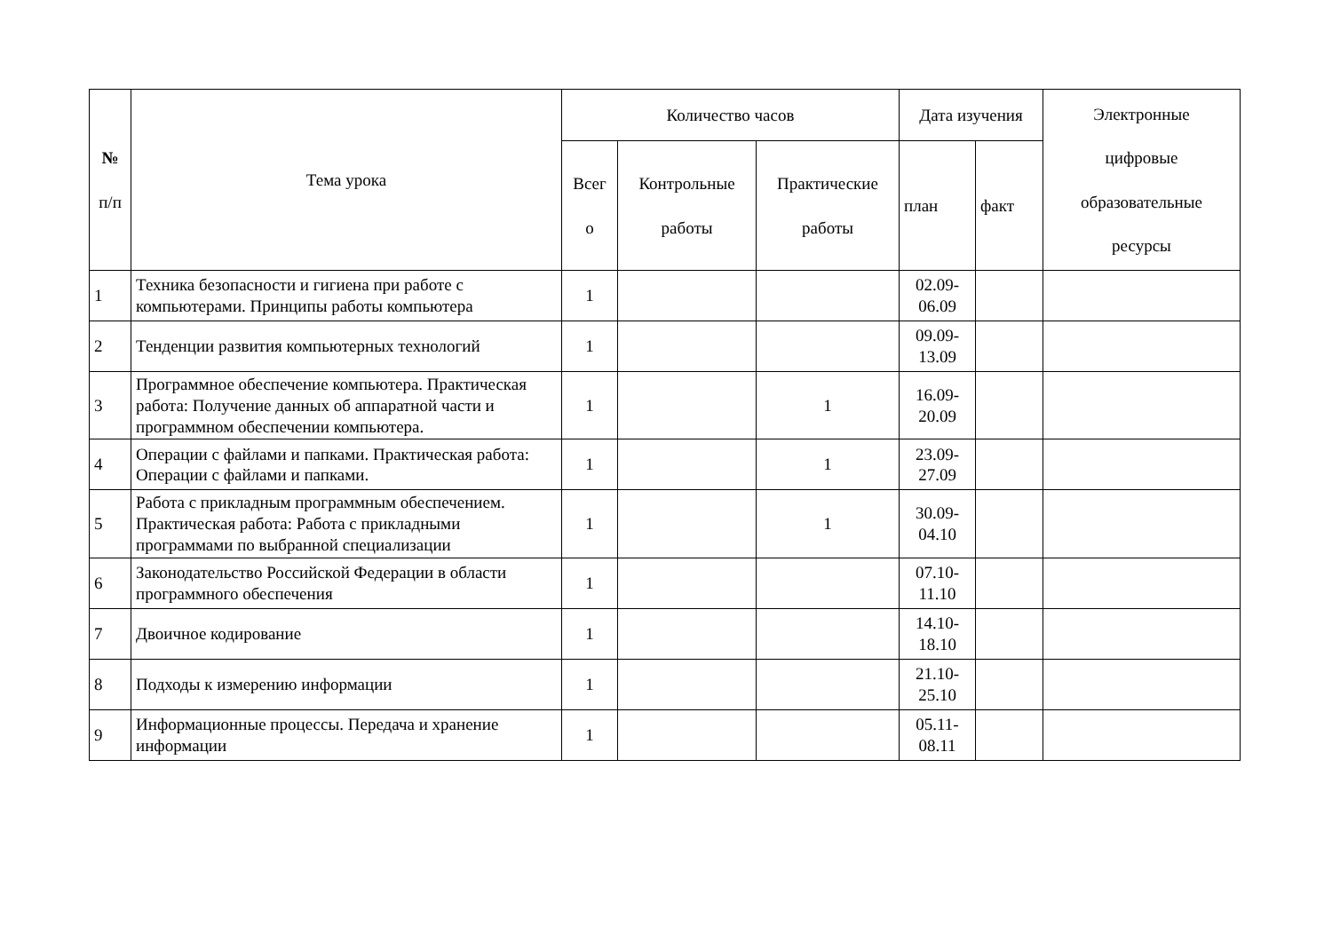| № п/п | Тема урока | Количество часов | | | Дата изучения | | Электронные цифровые образовательные ресурсы |
| --- | --- | --- | --- | --- | --- | --- | --- |
| | | Всег о | Контрольные работы | Практические работы | план | факт | |
| 1 | Техника безопасности и гигиена при работе с компьютерами. Принципы работы компьютера | 1 | | | 02.09- 06.09 | | |
| 2 | Тенденции развития компьютерных технологий | 1 | | | 09.09- 13.09 | | |
| 3 | Программное обеспечение компьютера. Практическая работа: Получение данных об аппаратной части и программном обеспечении компьютера. | 1 | | 1 | 16.09- 20.09 | | |
| 4 | Операции с файлами и папками. Практическая работа: Операции с файлами и папками. | 1 | | 1 | 23.09- 27.09 | | |
| 5 | Работа с прикладным программным обеспечением. Практическая работа: Работа с прикладными программами по выбранной специализации | 1 | | 1 | 30.09- 04.10 | | |
| 6 | Законодательство Российской Федерации в области программного обеспечения | 1 | | | 07.10- 11.10 | | |
| 7 | Двоичное кодирование | 1 | | | 14.10- 18.10 | | |
| 8 | Подходы к измерению информации | 1 | | | 21.10- 25.10 | | |
| 9 | Информационные процессы. Передача и хранение информации | 1 | | | 05.11- 08.11 | | |